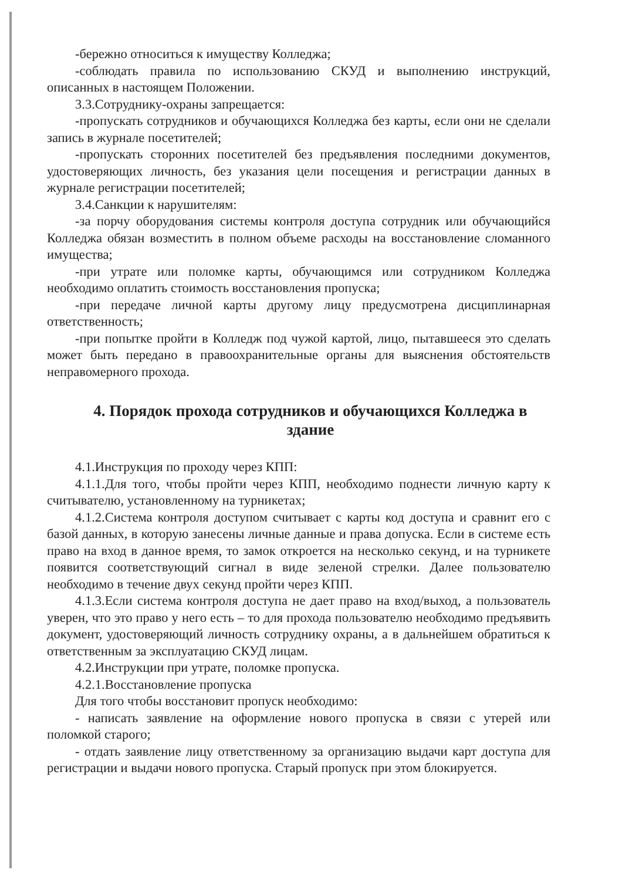-бережно относиться к имуществу Колледжа;
-соблюдать правила по использованию СКУД и выполнению инструкций, описанных в настоящем Положении.
3.3.Сотруднику-охраны запрещается:
-пропускать сотрудников и обучающихся Колледжа без карты, если они не сделали запись в журнале посетителей;
-пропускать сторонних посетителей без предъявления последними документов, удостоверяющих личность, без указания цели посещения и регистрации данных в журнале регистрации посетителей;
3.4.Санкции к нарушителям:
-за порчу оборудования системы контроля доступа сотрудник или обучающийся Колледжа обязан возместить в полном объеме расходы на восстановление сломанного имущества;
-при утрате или поломке карты, обучающимся или сотрудником Колледжа необходимо оплатить стоимость восстановления пропуска;
-при передаче личной карты другому лицу предусмотрена дисциплинарная ответственность;
-при попытке пройти в Колледж под чужой картой, лицо, пытавшееся это сделать может быть передано в правоохранительные органы для выяснения обстоятельств неправомерного прохода.
4. Порядок прохода сотрудников и обучающихся Колледжа в здание
4.1.Инструкция по проходу через КПП:
4.1.1.Для того, чтобы пройти через КПП, необходимо поднести личную карту к считывателю, установленному на турникетах;
4.1.2.Система контроля доступом считывает с карты код доступа и сравнит его с базой данных, в которую занесены личные данные и права допуска. Если в системе есть право на вход в данное время, то замок откроется на несколько секунд, и на турникете появится соответствующий сигнал в виде зеленой стрелки. Далее пользователю необходимо в течение двух секунд пройти через КПП.
4.1.3.Если система контроля доступа не дает право на вход/выход, а пользователь уверен, что это право у него есть – то для прохода пользователю необходимо предъявить документ, удостоверяющий личность сотруднику охраны, а в дальнейшем обратиться к ответственным за эксплуатацию СКУД лицам.
4.2.Инструкции при утрате, поломке пропуска.
4.2.1.Восстановление пропуска
Для того чтобы восстановит пропуск необходимо:
- написать заявление на оформление нового пропуска в связи с утерей или поломкой старого;
- отдать заявление лицу ответственному за организацию выдачи карт доступа для регистрации и выдачи нового пропуска. Старый пропуск при этом блокируется.